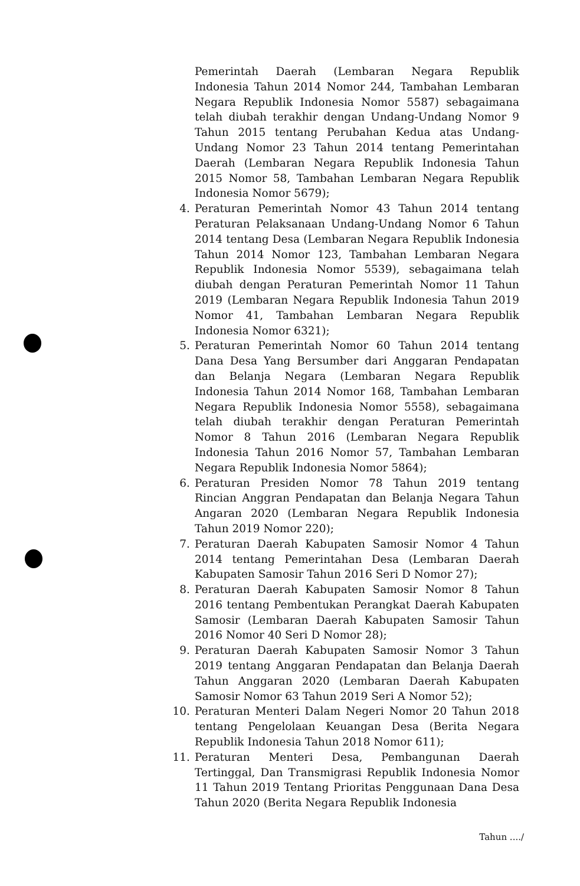Pemerintah Daerah (Lembaran Negara Republik Indonesia Tahun 2014 Nomor 244, Tambahan Lembaran Negara Republik Indonesia Nomor 5587) sebagaimana telah diubah terakhir dengan Undang-Undang Nomor 9 Tahun 2015 tentang Perubahan Kedua atas Undang-Undang Nomor 23 Tahun 2014 tentang Pemerintahan Daerah (Lembaran Negara Republik Indonesia Tahun 2015 Nomor 58, Tambahan Lembaran Negara Republik Indonesia Nomor 5679);
4. Peraturan Pemerintah Nomor 43 Tahun 2014 tentang Peraturan Pelaksanaan Undang-Undang Nomor 6 Tahun 2014 tentang Desa (Lembaran Negara Republik Indonesia Tahun 2014 Nomor 123, Tambahan Lembaran Negara Republik Indonesia Nomor 5539), sebagaimana telah diubah dengan Peraturan Pemerintah Nomor 11 Tahun 2019 (Lembaran Negara Republik Indonesia Tahun 2019 Nomor 41, Tambahan Lembaran Negara Republik Indonesia Nomor 6321);
5. Peraturan Pemerintah Nomor 60 Tahun 2014 tentang Dana Desa Yang Bersumber dari Anggaran Pendapatan dan Belanja Negara (Lembaran Negara Republik Indonesia Tahun 2014 Nomor 168, Tambahan Lembaran Negara Republik Indonesia Nomor 5558), sebagaimana telah diubah terakhir dengan Peraturan Pemerintah Nomor 8 Tahun 2016 (Lembaran Negara Republik Indonesia Tahun 2016 Nomor 57, Tambahan Lembaran Negara Republik Indonesia Nomor 5864);
6. Peraturan Presiden Nomor 78 Tahun 2019 tentang Rincian Anggran Pendapatan dan Belanja Negara Tahun Angaran 2020 (Lembaran Negara Republik Indonesia Tahun 2019 Nomor 220);
7. Peraturan Daerah Kabupaten Samosir Nomor 4 Tahun 2014 tentang Pemerintahan Desa (Lembaran Daerah Kabupaten Samosir Tahun 2016 Seri D Nomor 27);
8. Peraturan Daerah Kabupaten Samosir Nomor 8 Tahun 2016 tentang Pembentukan Perangkat Daerah Kabupaten Samosir (Lembaran Daerah Kabupaten Samosir Tahun 2016 Nomor 40 Seri D Nomor 28);
9. Peraturan Daerah Kabupaten Samosir Nomor 3 Tahun 2019 tentang Anggaran Pendapatan dan Belanja Daerah Tahun Anggaran 2020 (Lembaran Daerah Kabupaten Samosir Nomor 63 Tahun 2019 Seri A Nomor 52);
10. Peraturan Menteri Dalam Negeri Nomor 20 Tahun 2018 tentang Pengelolaan Keuangan Desa (Berita Negara Republik Indonesia Tahun 2018 Nomor 611);
11. Peraturan Menteri Desa, Pembangunan Daerah Tertinggal, Dan Transmigrasi Republik Indonesia Nomor 11 Tahun 2019 Tentang Prioritas Penggunaan Dana Desa Tahun 2020 (Berita Negara Republik Indonesia
Tahun ..../